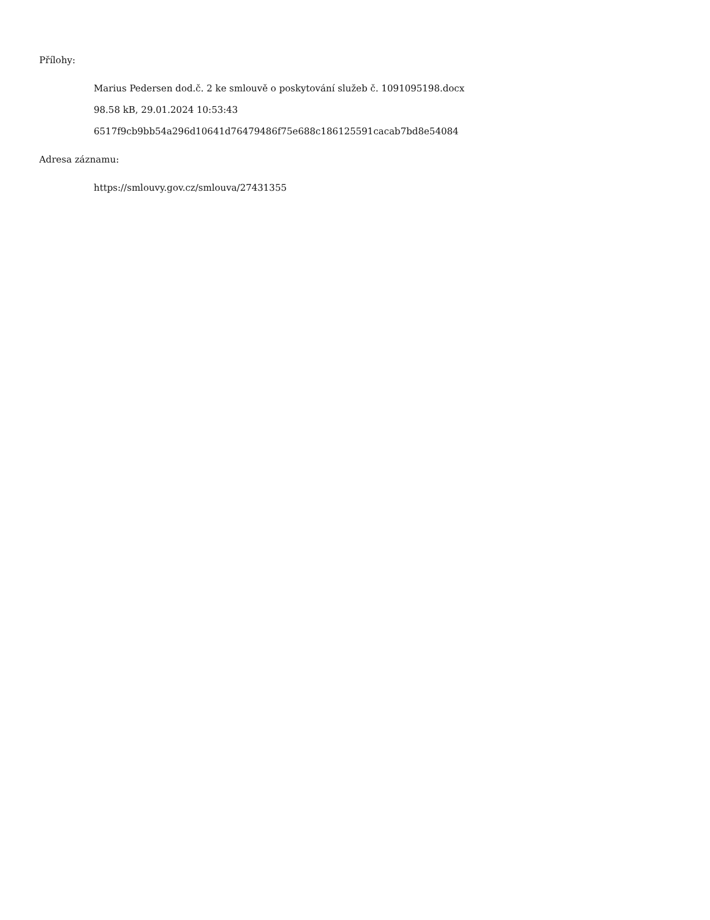Přílohy:
Marius Pedersen dod.č. 2 ke smlouvě o poskytování služeb č. 1091095198.docx
98.58 kB, 29.01.2024 10:53:43
6517f9cb9bb54a296d10641d76479486f75e688c186125591cacab7bd8e54084
Adresa záznamu:
https://smlouvy.gov.cz/smlouva/27431355